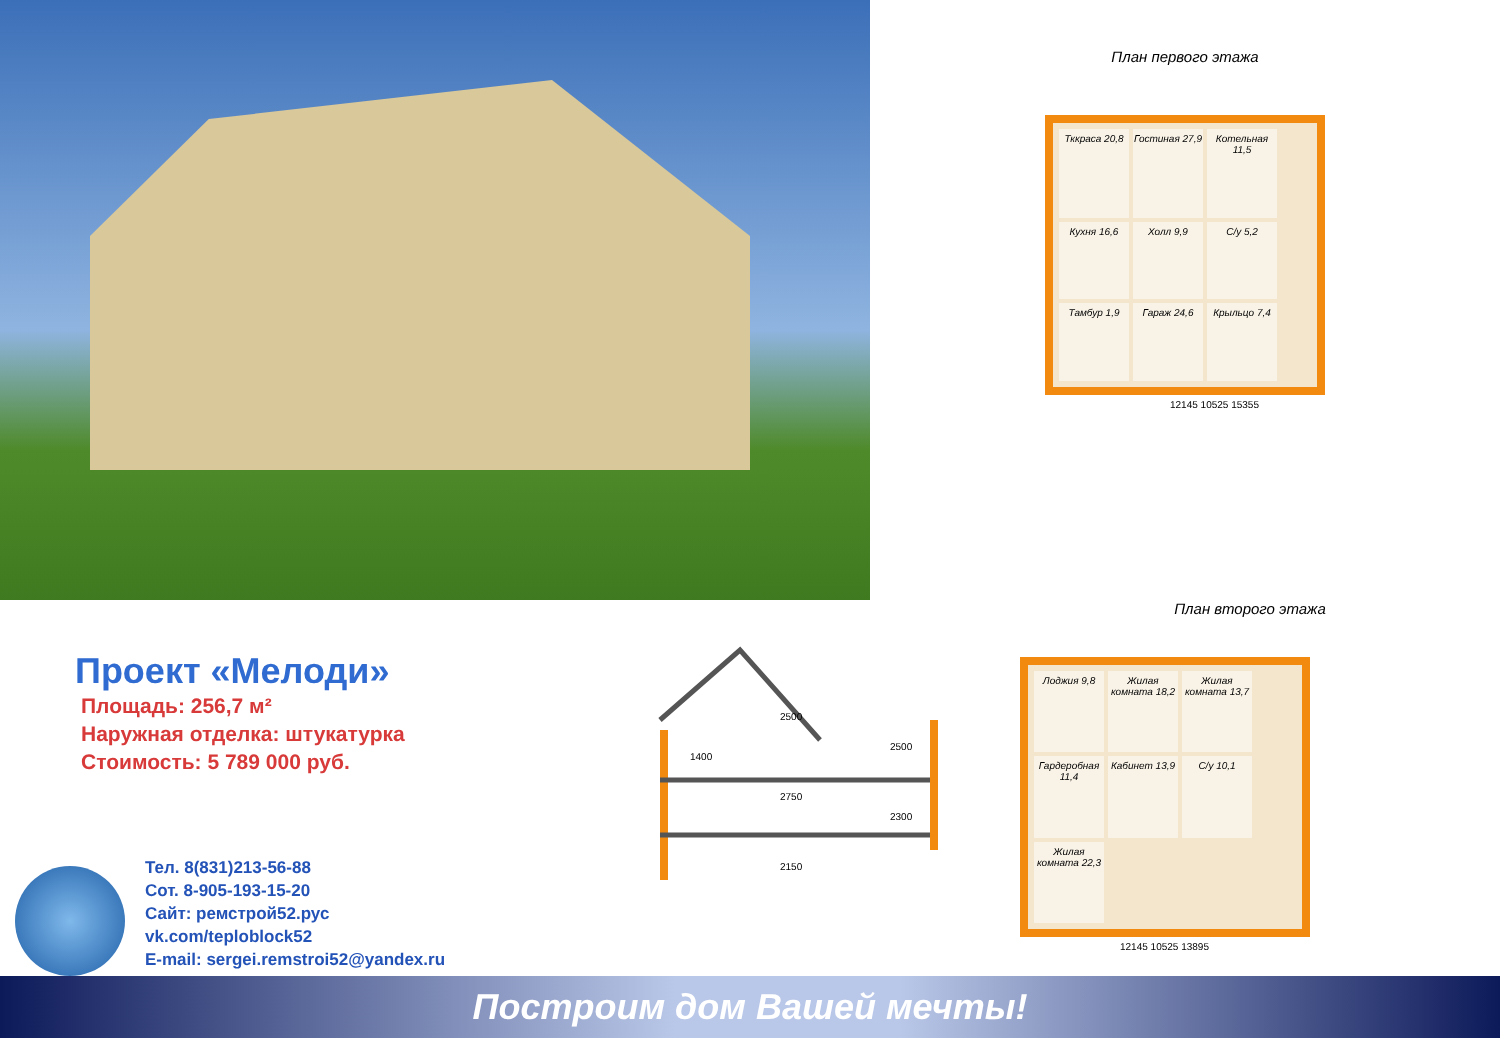План первого этажа
Тккраса 20,8
Гостиная 27,9
Котельная 11,5
Кухня 16,6
Холл 9,9
С/у 5,2
Тамбур 1,9
Гараж 24,6
Крыльцо 7,4
12145 10525 15355
Проект «Мелоди»
Площадь: 256,7 м²
Наружная отделка: штукатурка
Стоимость: 5 789 000 руб.
Тел. 8(831)213-56-88
Сот. 8-905-193-15-20
Сайт: ремстрой52.рус
vk.com/teploblock52
E-mail: sergei.remstroi52@yandex.ru
1400
2500
2750
2150
2500
2300
План второго этажа
Лоджия 9,8
Жилая комната 18,2
Жилая комната 13,7
Гардеробная 11,4
Кабинет 13,9
С/у 10,1
Жилая комната 22,3
12145 10525 13895
Построим дом Вашей мечты!